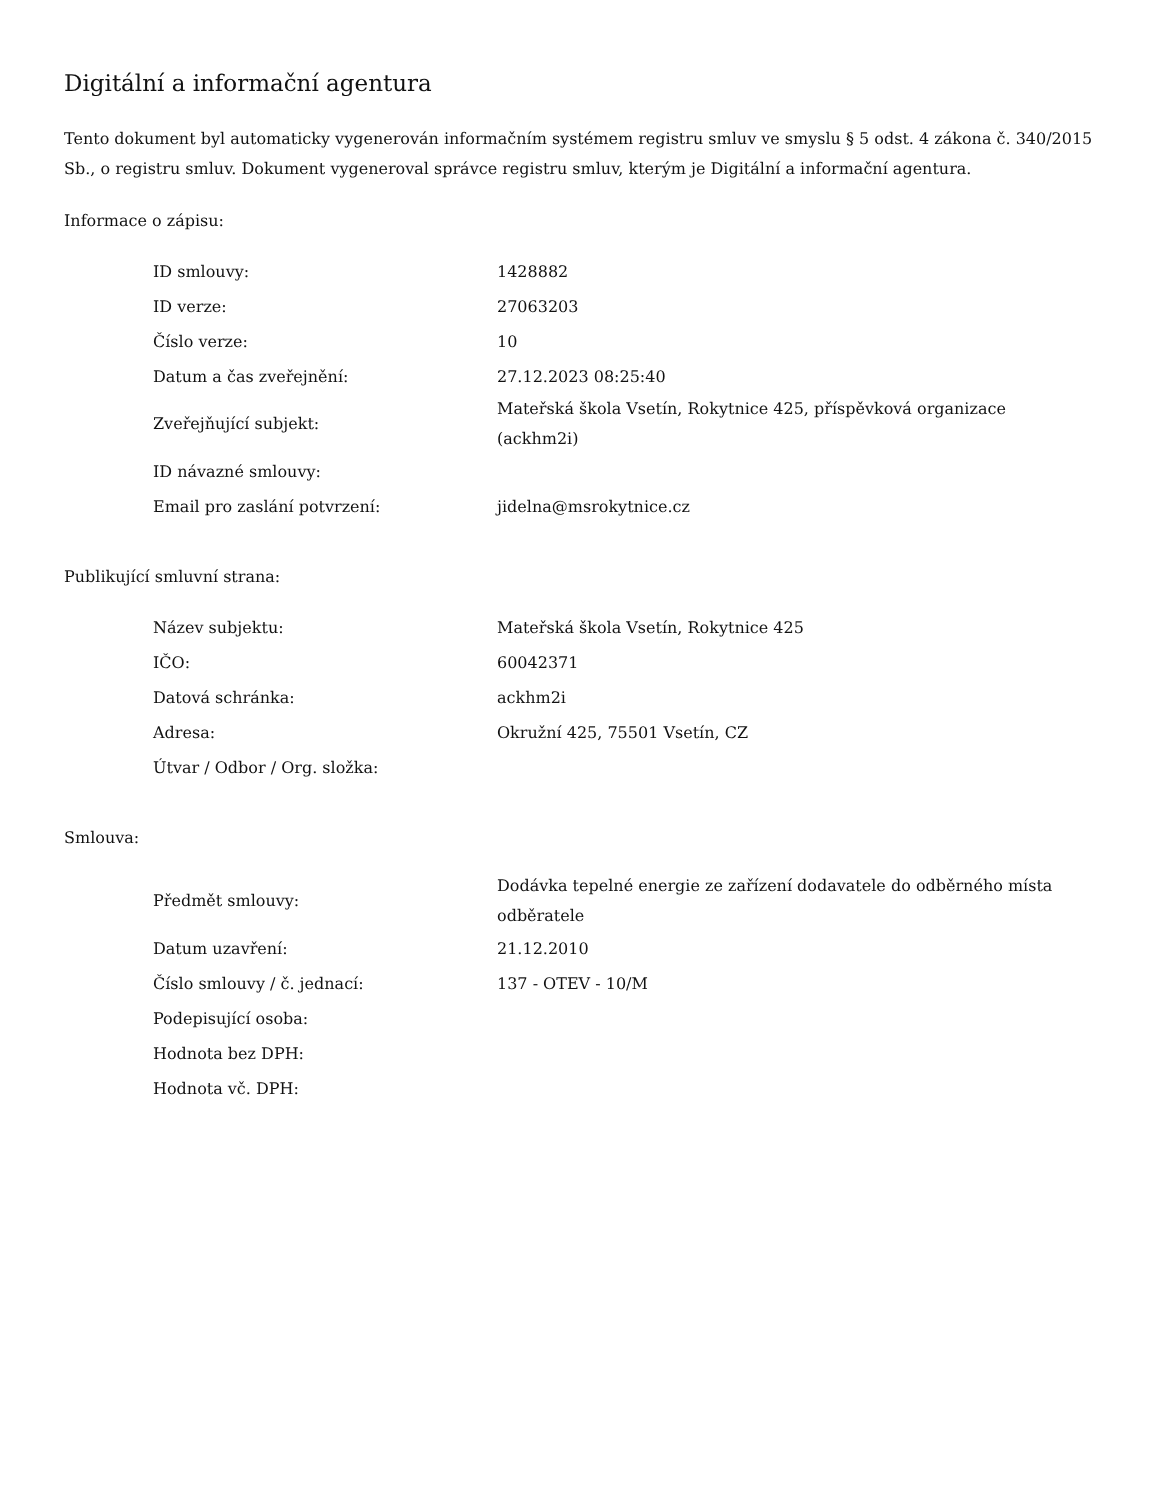Digitální a informační agentura
Tento dokument byl automaticky vygenerován informačním systémem registru smluv ve smyslu § 5 odst. 4 zákona č. 340/2015 Sb., o registru smluv. Dokument vygeneroval správce registru smluv, kterým je Digitální a informační agentura.
Informace o zápisu:
| ID smlouvy: | 1428882 |
| ID verze: | 27063203 |
| Číslo verze: | 10 |
| Datum a čas zveřejnění: | 27.12.2023 08:25:40 |
| Zveřejňující subjekt: | Mateřská škola Vsetín, Rokytnice 425, příspěvková organizace (ackhm2i) |
| ID návazné smlouvy: | |
| Email pro zaslání potvrzení: | jidelna@msrokytnice.cz |
Publikující smluvní strana:
| Název subjektu: | Mateřská škola Vsetín, Rokytnice 425 |
| IČO: | 60042371 |
| Datová schránka: | ackhm2i |
| Adresa: | Okružní 425, 75501 Vsetín, CZ |
| Útvar / Odbor / Org. složka: | |
Smlouva:
| Předmět smlouvy: | Dodávka tepelné energie ze zařízení dodavatele do odběrného místa odběratele |
| Datum uzavření: | 21.12.2010 |
| Číslo smlouvy / č. jednací: | 137 - OTEV - 10/M |
| Podepisující osoba: | |
| Hodnota bez DPH: | |
| Hodnota vč. DPH: | |